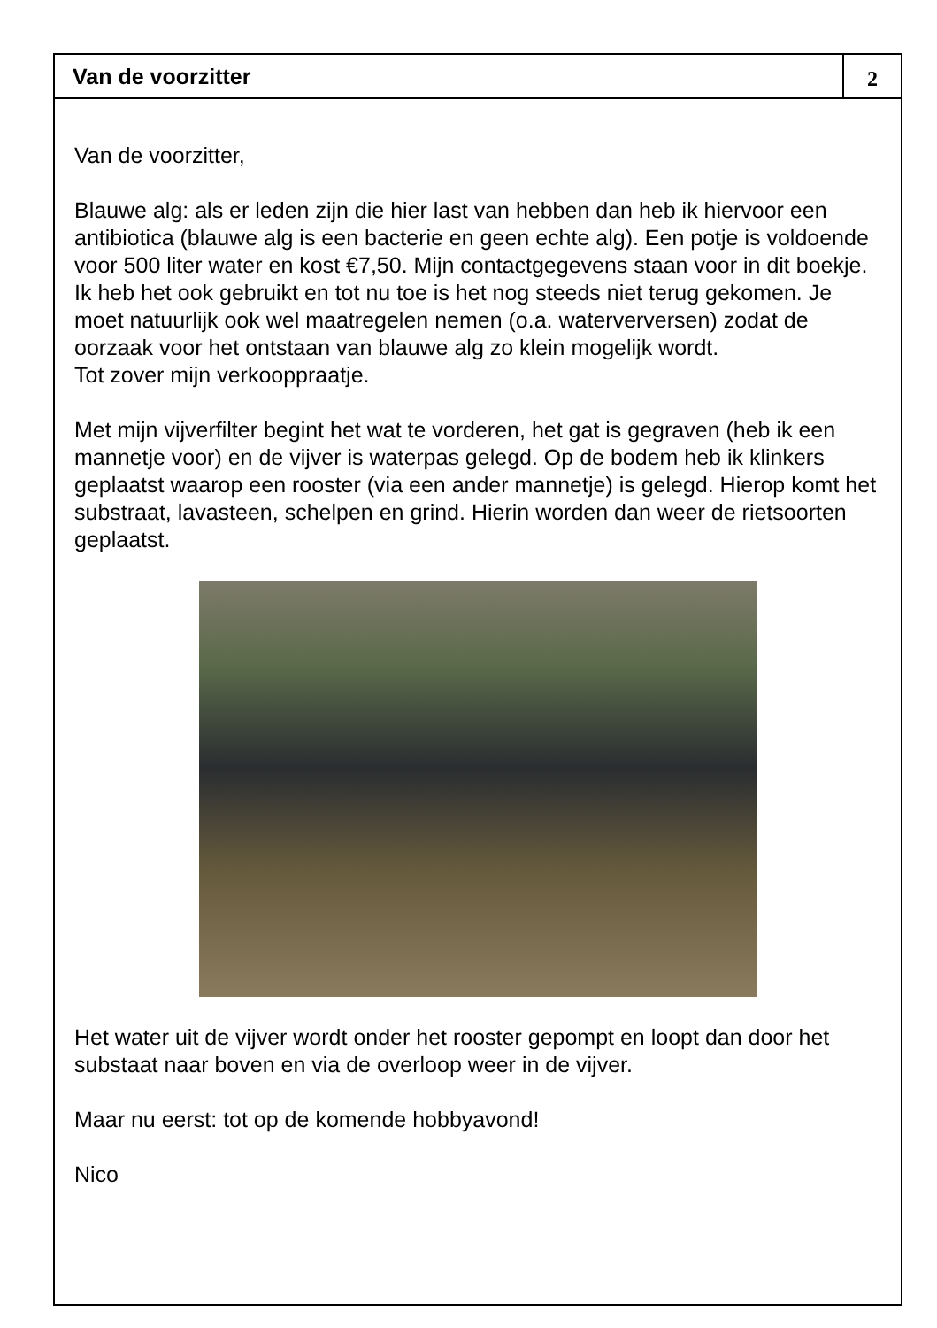Van de voorzitter
2
Van de voorzitter,
Blauwe alg: als er leden zijn die hier last van hebben dan heb ik hiervoor een antibiotica (blauwe alg is een bacterie en geen echte alg). Een potje is voldoende voor 500 liter water en kost €7,50. Mijn contactgegevens staan voor in dit boekje. Ik heb het ook gebruikt en tot nu toe is het nog steeds niet terug gekomen. Je moet natuurlijk ook wel maatregelen nemen (o.a. waterverversen) zodat de oorzaak voor het ontstaan van blauwe alg zo klein mogelijk wordt.
Tot zover mijn verkooppraatje.
Met mijn vijverfilter begint het wat te vorderen, het gat is gegraven (heb ik een mannetje voor) en de vijver is waterpas gelegd. Op de bodem heb ik klinkers geplaatst waarop een rooster (via een ander mannetje) is gelegd. Hierop komt het substraat, lavasteen, schelpen en grind. Hierin worden dan weer de rietsoorten geplaatst.
Het water uit de vijver wordt onder het rooster gepompt en loopt dan door het substaat naar boven en via de overloop weer in de vijver.
Maar nu eerst: tot op de komende hobbyavond!
Nico